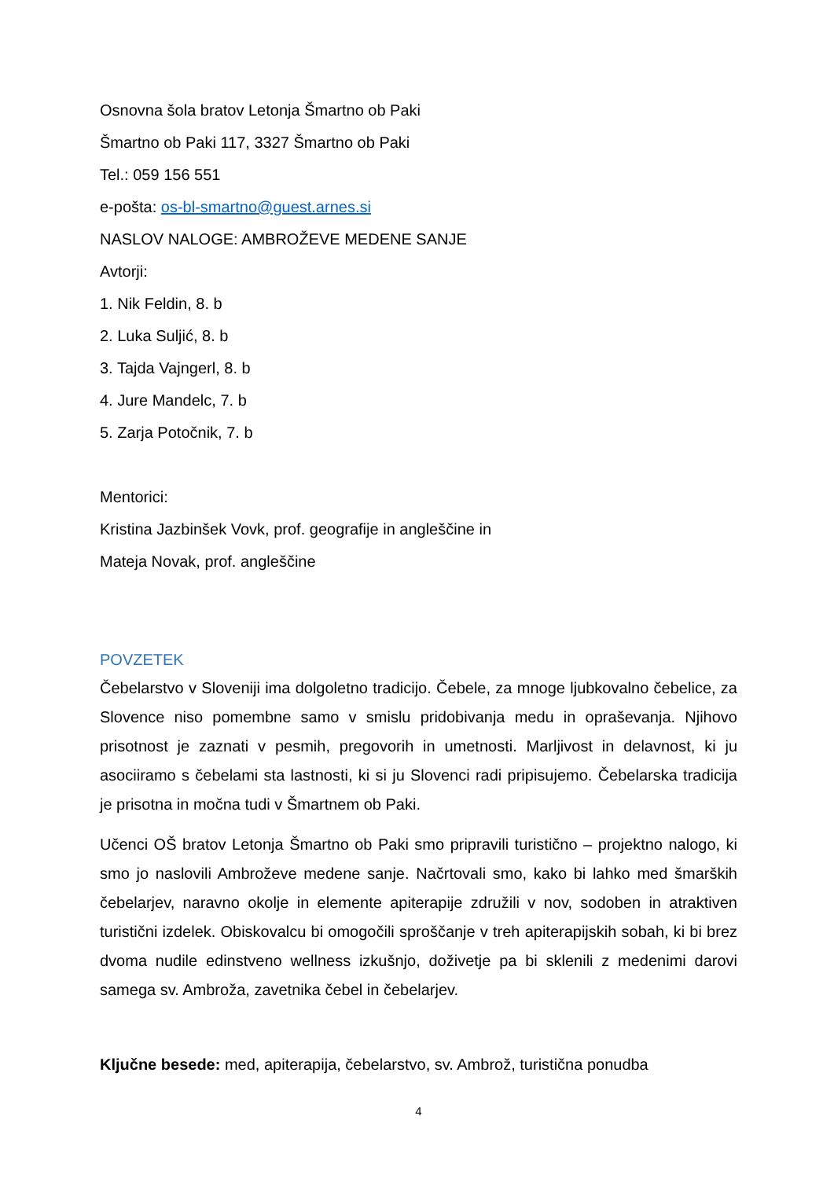Osnovna šola bratov Letonja Šmartno ob Paki
Šmartno ob Paki 117, 3327 Šmartno ob Paki
Tel.: 059 156 551
e-pošta: os-bl-smartno@guest.arnes.si
NASLOV NALOGE: AMBROŽEVE MEDENE SANJE
Avtorji:
1. Nik Feldin, 8. b
2. Luka Suljić, 8. b
3. Tajda Vajngerl, 8. b
4. Jure Mandelc, 7. b
5. Zarja Potočnik, 7. b
Mentorici:
Kristina Jazbinšek Vovk, prof. geografije in angleščine in
Mateja Novak, prof. angleščine
POVZETEK
Čebelarstvo v Sloveniji ima dolgoletno tradicijo. Čebele, za mnoge ljubkovalno čebelice, za Slovence niso pomembne samo v smislu pridobivanja medu in opraševanja. Njihovo prisotnost je zaznati v pesmih, pregovorih in umetnosti. Marljivost in delavnost, ki ju asociiramo s čebelami sta lastnosti, ki si ju Slovenci radi pripisujemo. Čebelarska tradicija je prisotna in močna tudi v Šmartnem ob Paki.
Učenci OŠ bratov Letonja Šmartno ob Paki smo pripravili turistično – projektno nalogo, ki smo jo naslovili Ambroževe medene sanje. Načrtovali smo, kako bi lahko med šmarških čebelarjev, naravno okolje in elemente apiterapije združili v nov, sodoben in atraktiven turistični izdelek. Obiskovalcu bi omogočili sproščanje v treh apiterapijskih sobah, ki bi brez dvoma nudile edinstveno wellness izkušnjo, doživetje pa bi sklenili z medenimi darovi samega sv. Ambroža, zavetnika čebel in čebelarjev.
Ključne besede: med, apiterapija, čebelarstvo, sv. Ambrož, turistična ponudba
4